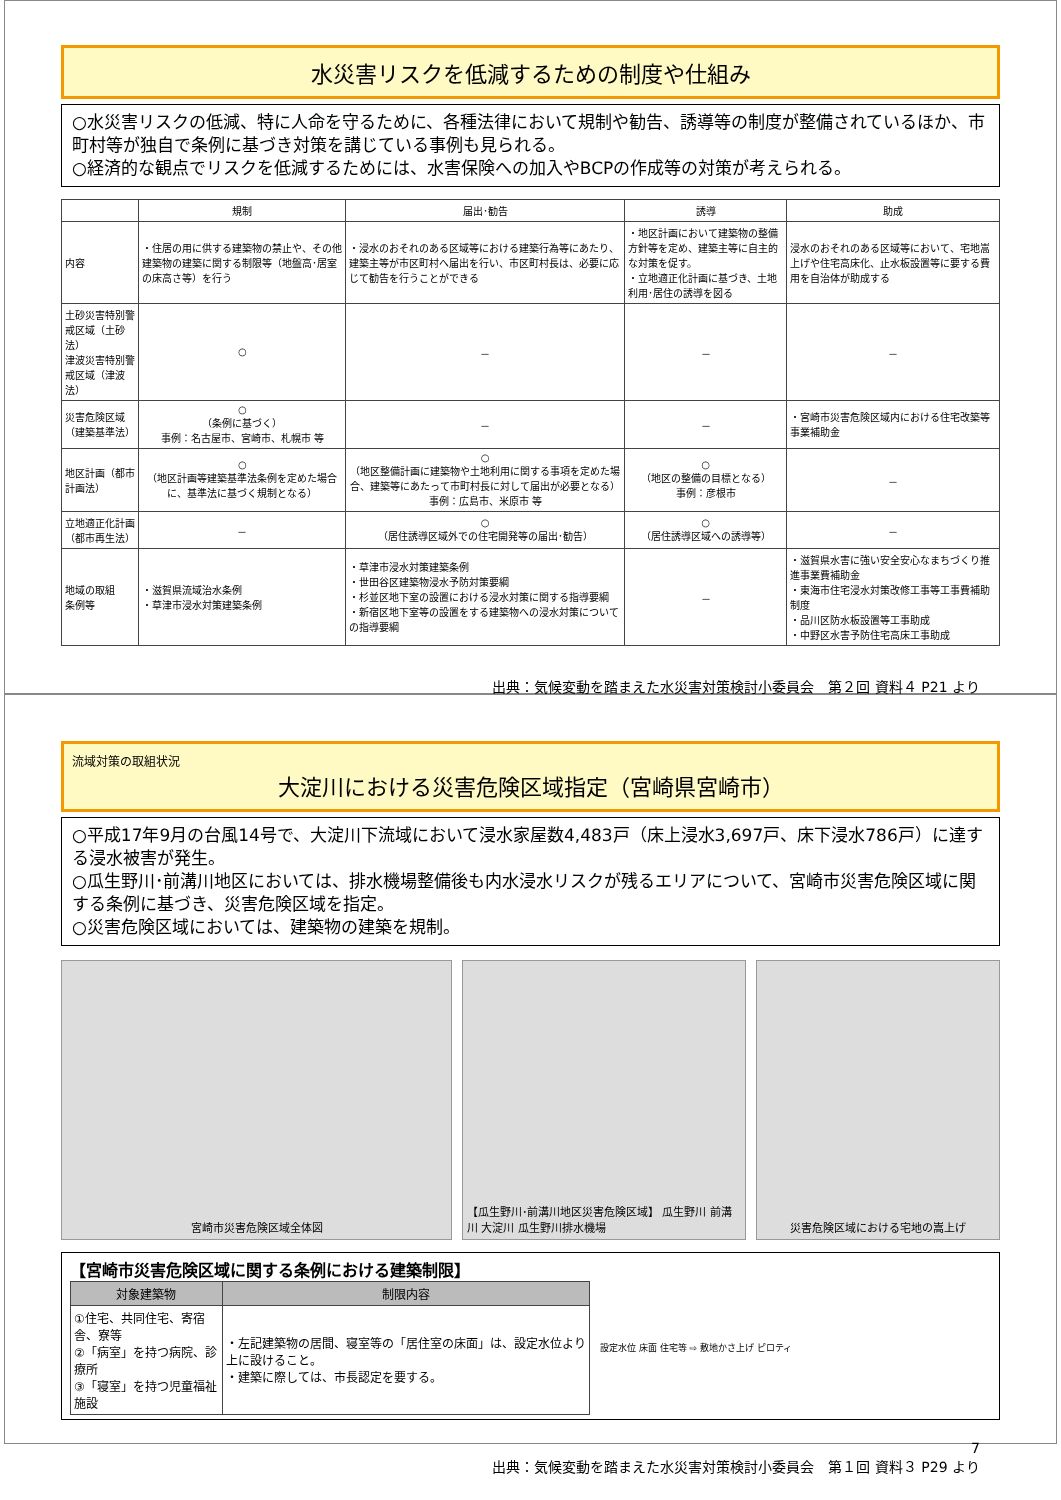水災害リスクを低減するための制度や仕組み
○水災害リスクの低減、特に人命を守るために、各種法律において規制や勧告、誘導等の制度が整備されているほか、市町村等が独自で条例に基づき対策を講じている事例も見られる。
○経済的な観点でリスクを低減するためには、水害保険への加入やBCPの作成等の対策が考えられる。
| | 規制 | 届出･勧告 | 誘導 | 助成 |
| --- | --- | --- | --- | --- |
| 内容 | ・住居の用に供する建築物の禁止や、その他建築物の建築に関する制限等（地盤高･居室の床高さ等）を行う | ・浸水のおそれのある区域等における建築行為等にあたり、建築主等が市区町村へ届出を行い、市区町村長は、必要に応じて勧告を行うことができる | ・地区計画において建築物の整備方針等を定め、建築主等に自主的な対策を促す。 ・立地適正化計画に基づき、土地利用･居住の誘導を図る | 浸水のおそれのある区域等において、宅地嵩上げや住宅高床化、止水板設置等に要する費用を自治体が助成する |
| 土砂災害特別警戒区域（土砂法） 津波災害特別警戒区域（津波法） | ○ | － | － | － |
| 災害危険区域（建築基準法） | ○ （条例に基づく） 事例：名古屋市、宮崎市、札幌市 等 | － | － | ・宮崎市災害危険区域内における住宅改築等事業補助金 |
| 地区計画（都市計画法） | ○ （地区計画等建築基準法条例を定めた場合に、基準法に基づく規制となる） | ○ （地区整備計画に建築物や土地利用に関する事項を定めた場合、建築等にあたって市町村長に対して届出が必要となる） 事例：広島市、米原市 等 | ○ （地区の整備の目標となる） 事例：彦根市 | － |
| 立地適正化計画（都市再生法） | － | ○ （居住誘導区域外での住宅開発等の届出･勧告） | ○ （居住誘導区域への誘導等） | － |
| 地域の取組 条例等 | ・滋賀県流域治水条例 ・草津市浸水対策建築条例 | ・草津市浸水対策建築条例 ・世田谷区建築物浸水予防対策要綱 ・杉並区地下室の設置における浸水対策に関する指導要綱 ・新宿区地下室等の設置をする建築物への浸水対策についての指導要綱 | － | ・滋賀県水害に強い安全安心なまちづくり推進事業費補助金 ・東海市住宅浸水対策改修工事等工事費補助制度 ・品川区防水板設置等工事助成 ・中野区水害予防住宅高床工事助成 |
出典：気候変動を踏まえた水災害対策検討小委員会　第２回 資料４ P21 より
流域対策の取組状況
大淀川における災害危険区域指定（宮崎県宮崎市）
○平成17年9月の台風14号で、大淀川下流域において浸水家屋数4,483戸（床上浸水3,697戸、床下浸水786戸）に達する浸水被害が発生。
○瓜生野川･前溝川地区においては、排水機場整備後も内水浸水リスクが残るエリアについて、宮崎市災害危険区域に関する条例に基づき、災害危険区域を指定。
○災害危険区域においては、建築物の建築を規制。
宮崎市災害危険区域全体図 【瓜生野川･前溝川地区災害危険区域】 瓜生野川 前溝川 大淀川 瓜生野川排水機場
災害危険区域における宅地の嵩上げ
【宮崎市災害危険区域に関する条例における建築制限】
| 対象建築物 | 制限内容 |
| --- | --- |
| ①住宅、共同住宅、寄宿舎、寮等 ②「病室」を持つ病院、診療所 ③「寝室」を持つ児童福祉施設 | ・左記建築物の居間、寝室等の「居住室の床面」は、設定水位より上に設けること。 ・建築に際しては、市長認定を要する。 |
設定水位 床面 住宅等 ⇨ 敷地かさ上げ ピロティ
7
出典：気候変動を踏まえた水災害対策検討小委員会　第１回 資料３ P29 より